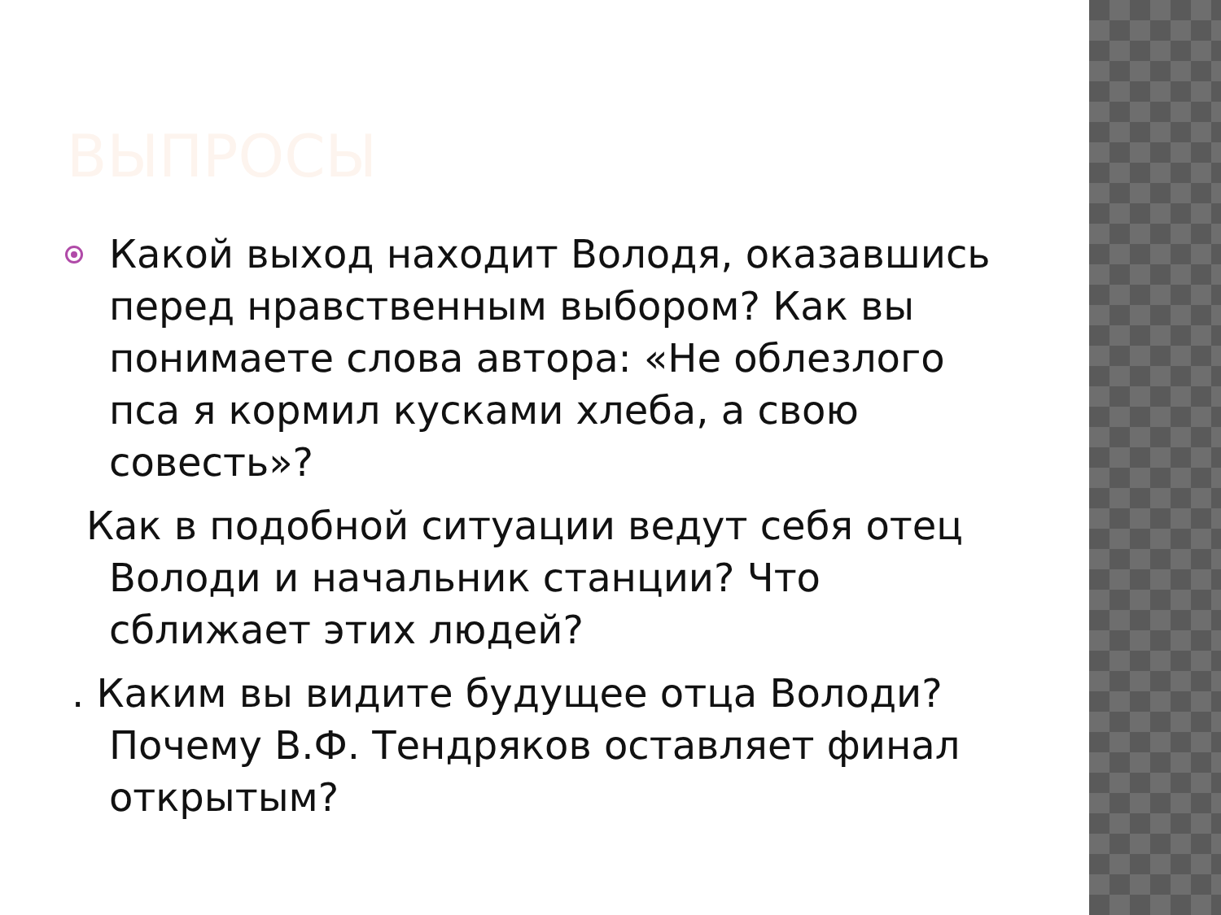ВЫПРОСЫ
Какой выход находит Володя, оказавшись перед нравственным выбором? Как вы понимаете слова автора: «Не облезлого пса я кормил кусками хлеба, а свою совесть»?
Как в подобной ситуации ведут себя отец Володи и начальник станции? Что сближает этих людей?
. Каким вы видите будущее отца Володи? Почему В.Ф. Тендряков оставляет финал открытым?